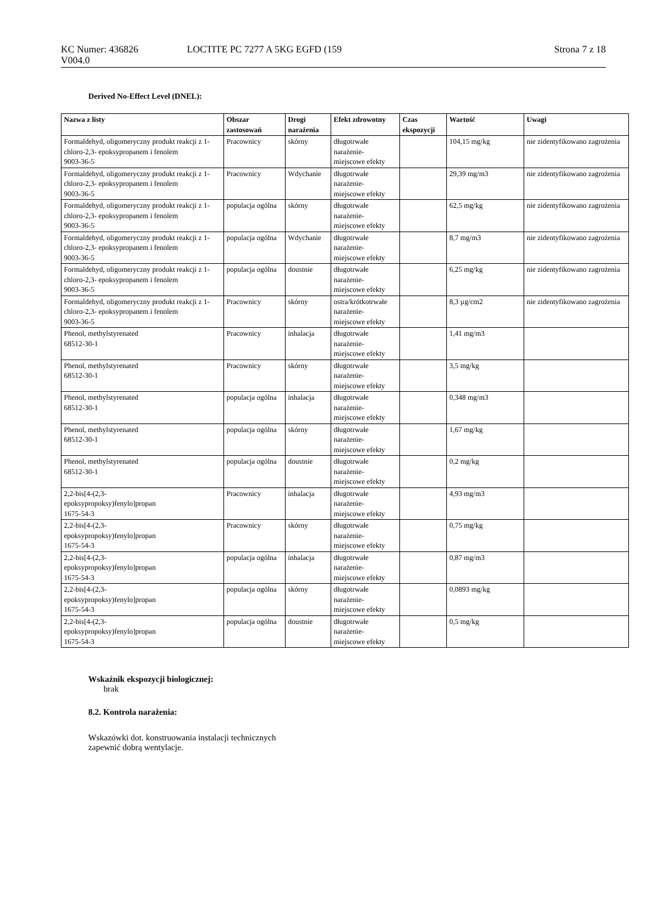KC Numer: 436826
V004.0
LOCTITE PC 7277 A 5KG EGFD (159
Strona 7 z 18
Derived No-Effect Level (DNEL):
| Nazwa z listy | Obszar zastosowań | Drogi narażenia | Efekt zdrowotny | Czas ekspozycji | Wartość | Uwagi |
| --- | --- | --- | --- | --- | --- | --- |
| Formaldehyd, oligomeryczny produkt reakcji z 1-chloro-2,3- epoksypropanem i fenolem 9003-36-5 | Pracownicy | skórny | długotrwałe narażenie- miejscowe efekty | | 104,15 mg/kg | nie zidentyfikowano zagrożenia |
| Formaldehyd, oligomeryczny produkt reakcji z 1-chloro-2,3- epoksypropanem i fenolem 9003-36-5 | Pracownicy | Wdychanie | długotrwałe narażenie- miejscowe efekty | | 29,39 mg/m3 | nie zidentyfikowano zagrożenia |
| Formaldehyd, oligomeryczny produkt reakcji z 1-chloro-2,3- epoksypropanem i fenolem 9003-36-5 | populacja ogólna | skórny | długotrwałe narażenie- miejscowe efekty | | 62,5 mg/kg | nie zidentyfikowano zagrożenia |
| Formaldehyd, oligomeryczny produkt reakcji z 1-chloro-2,3- epoksypropanem i fenolem 9003-36-5 | populacja ogólna | Wdychanie | długotrwałe narażenie- miejscowe efekty | | 8,7 mg/m3 | nie zidentyfikowano zagrożenia |
| Formaldehyd, oligomeryczny produkt reakcji z 1-chloro-2,3- epoksypropanem i fenolem 9003-36-5 | populacja ogólna | doustnie | długotrwałe narażenie- miejscowe efekty | | 6,25 mg/kg | nie zidentyfikowano zagrożenia |
| Formaldehyd, oligomeryczny produkt reakcji z 1-chloro-2,3- epoksypropanem i fenolem 9003-36-5 | Pracownicy | skórny | ostra/krótkotrwałe narażenie- miejscowe efekty | | 8,3 µg/cm2 | nie zidentyfikowano zagrożenia |
| Phenol, methylstyrenated 68512-30-1 | Pracownicy | inhalacja | długotrwałe narażenie- miejscowe efekty | | 1,41 mg/m3 | |
| Phenol, methylstyrenated 68512-30-1 | Pracownicy | skórny | długotrwałe narażenie- miejscowe efekty | | 3,5 mg/kg | |
| Phenol, methylstyrenated 68512-30-1 | populacja ogólna | inhalacja | długotrwałe narażenie- miejscowe efekty | | 0,348 mg/m3 | |
| Phenol, methylstyrenated 68512-30-1 | populacja ogólna | skórny | długotrwałe narażenie- miejscowe efekty | | 1,67 mg/kg | |
| Phenol, methylstyrenated 68512-30-1 | populacja ogólna | doustnie | długotrwałe narażenie- miejscowe efekty | | 0,2 mg/kg | |
| 2,2-bis[4-(2,3- epoksypropoksy)fenylo]propan 1675-54-3 | Pracownicy | inhalacja | długotrwałe narażenie- miejscowe efekty | | 4,93 mg/m3 | |
| 2,2-bis[4-(2,3- epoksypropoksy)fenylo]propan 1675-54-3 | Pracownicy | skórny | długotrwałe narażenie- miejscowe efekty | | 0,75 mg/kg | |
| 2,2-bis[4-(2,3- epoksypropoksy)fenylo]propan 1675-54-3 | populacja ogólna | inhalacja | długotrwałe narażenie- miejscowe efekty | | 0,87 mg/m3 | |
| 2,2-bis[4-(2,3- epoksypropoksy)fenylo]propan 1675-54-3 | populacja ogólna | skórny | długotrwałe narażenie- miejscowe efekty | | 0,0893 mg/kg | |
| 2,2-bis[4-(2,3- epoksypropoksy)fenylo]propan 1675-54-3 | populacja ogólna | doustnie | długotrwałe narażenie- miejscowe efekty | | 0,5 mg/kg | |
Wskaźnik ekspozycji biologicznej:
brak
8.2. Kontrola narażenia:
Wskazówki dot. konstruowania instalacji technicznych
zapewnić dobrą wentylacje.